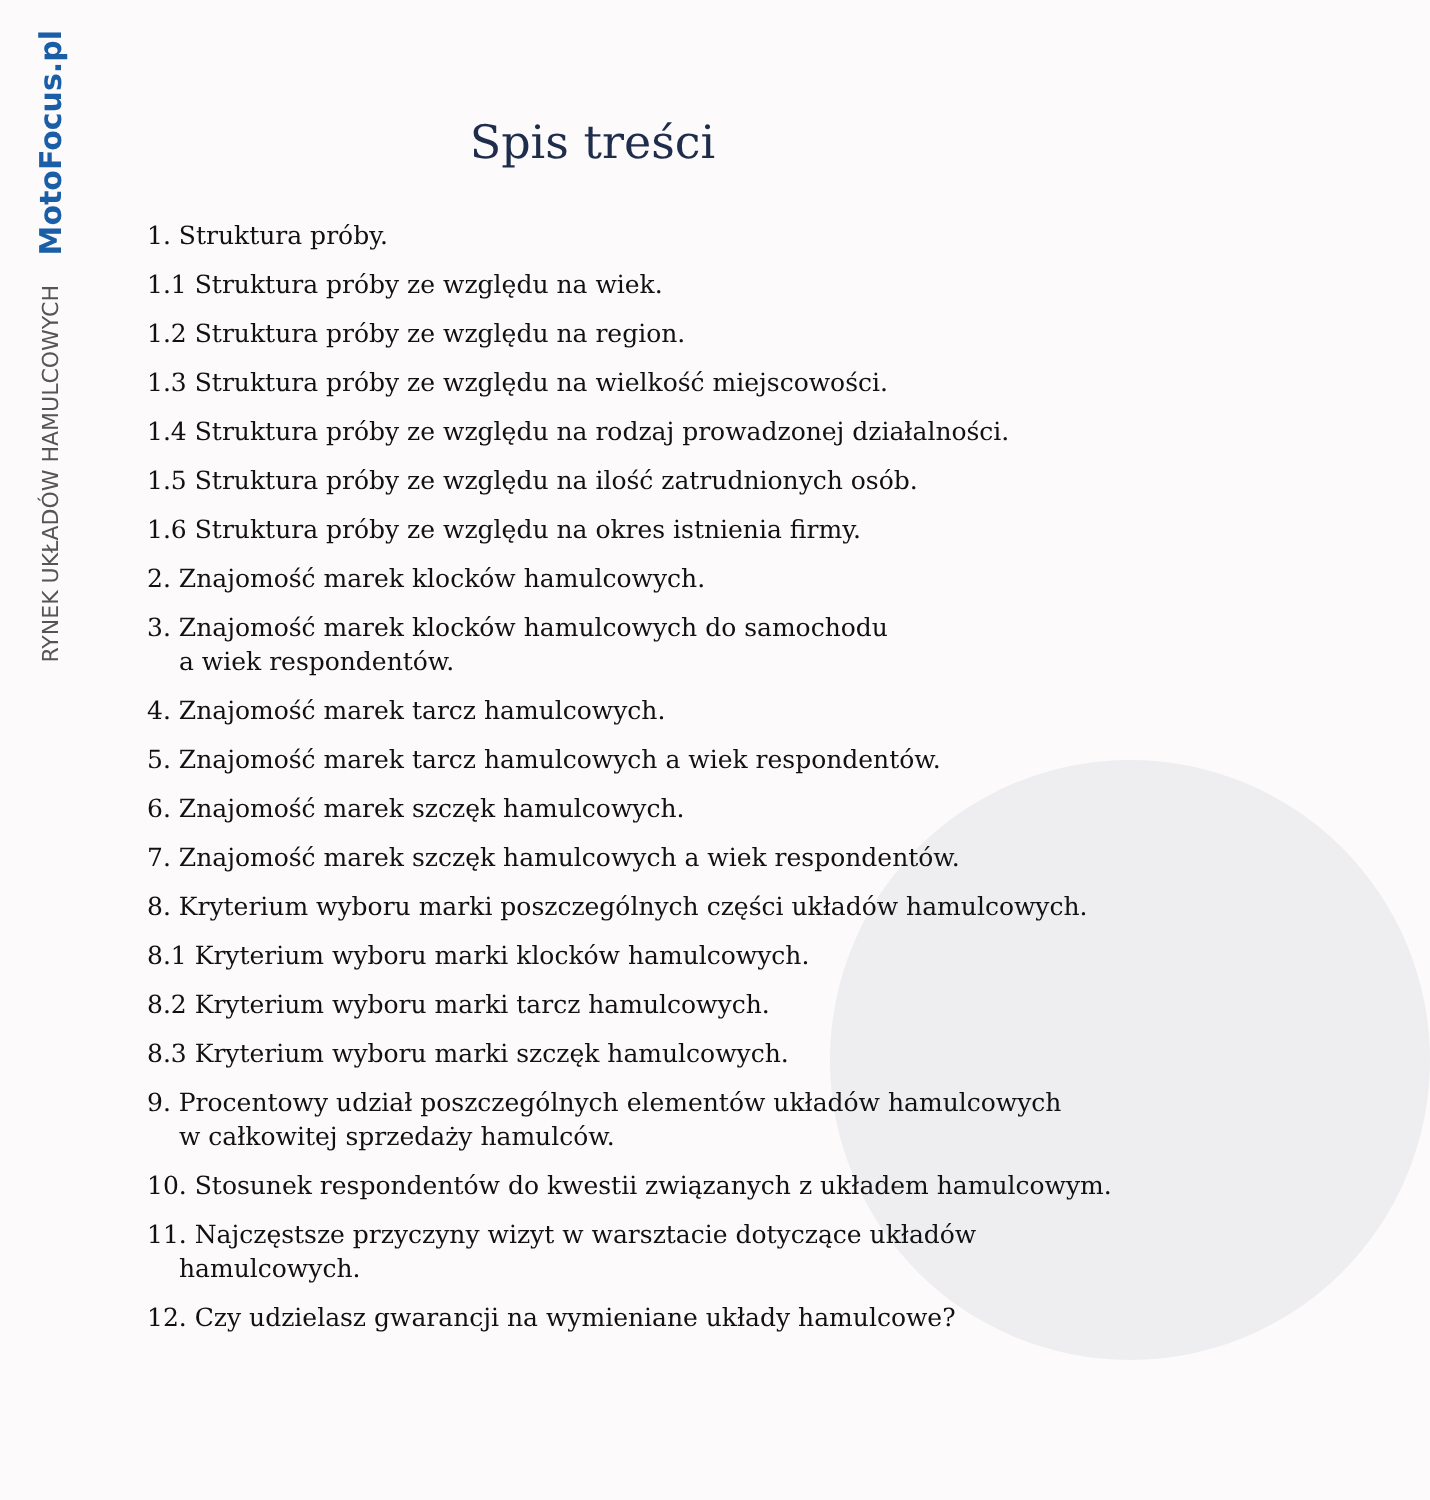MotoFocus.pl
RYNEK UKŁADÓW HAMULCOWYCH
Spis treści
1. Struktura próby.
1.1 Struktura próby ze względu na wiek.
1.2 Struktura próby ze względu na region.
1.3 Struktura próby ze względu na wielkość miejscowości.
1.4 Struktura próby ze względu na rodzaj prowadzonej działalności.
1.5 Struktura próby ze względu na ilość zatrudnionych osób.
1.6 Struktura próby ze względu na okres istnienia firmy.
2. Znajomość marek klocków hamulcowych.
3. Znajomość marek klocków hamulcowych do samochodu
a wiek respondentów.
4. Znajomość marek tarcz hamulcowych.
5. Znajomość marek tarcz hamulcowych a wiek respondentów.
6. Znajomość marek szczęk hamulcowych.
7. Znajomość marek szczęk hamulcowych a wiek respondentów.
8. Kryterium wyboru marki poszczególnych części układów hamulcowych.
8.1 Kryterium wyboru marki klocków hamulcowych.
8.2 Kryterium wyboru marki tarcz hamulcowych.
8.3 Kryterium wyboru marki szczęk hamulcowych.
9. Procentowy udział poszczególnych elementów układów hamulcowych
w całkowitej sprzedaży hamulców.
10. Stosunek respondentów do kwestii związanych z układem hamulcowym.
11. Najczęstsze przyczyny wizyt w warsztacie dotyczące układów
hamulcowych.
12. Czy udzielasz gwarancji na wymieniane układy hamulcowe?